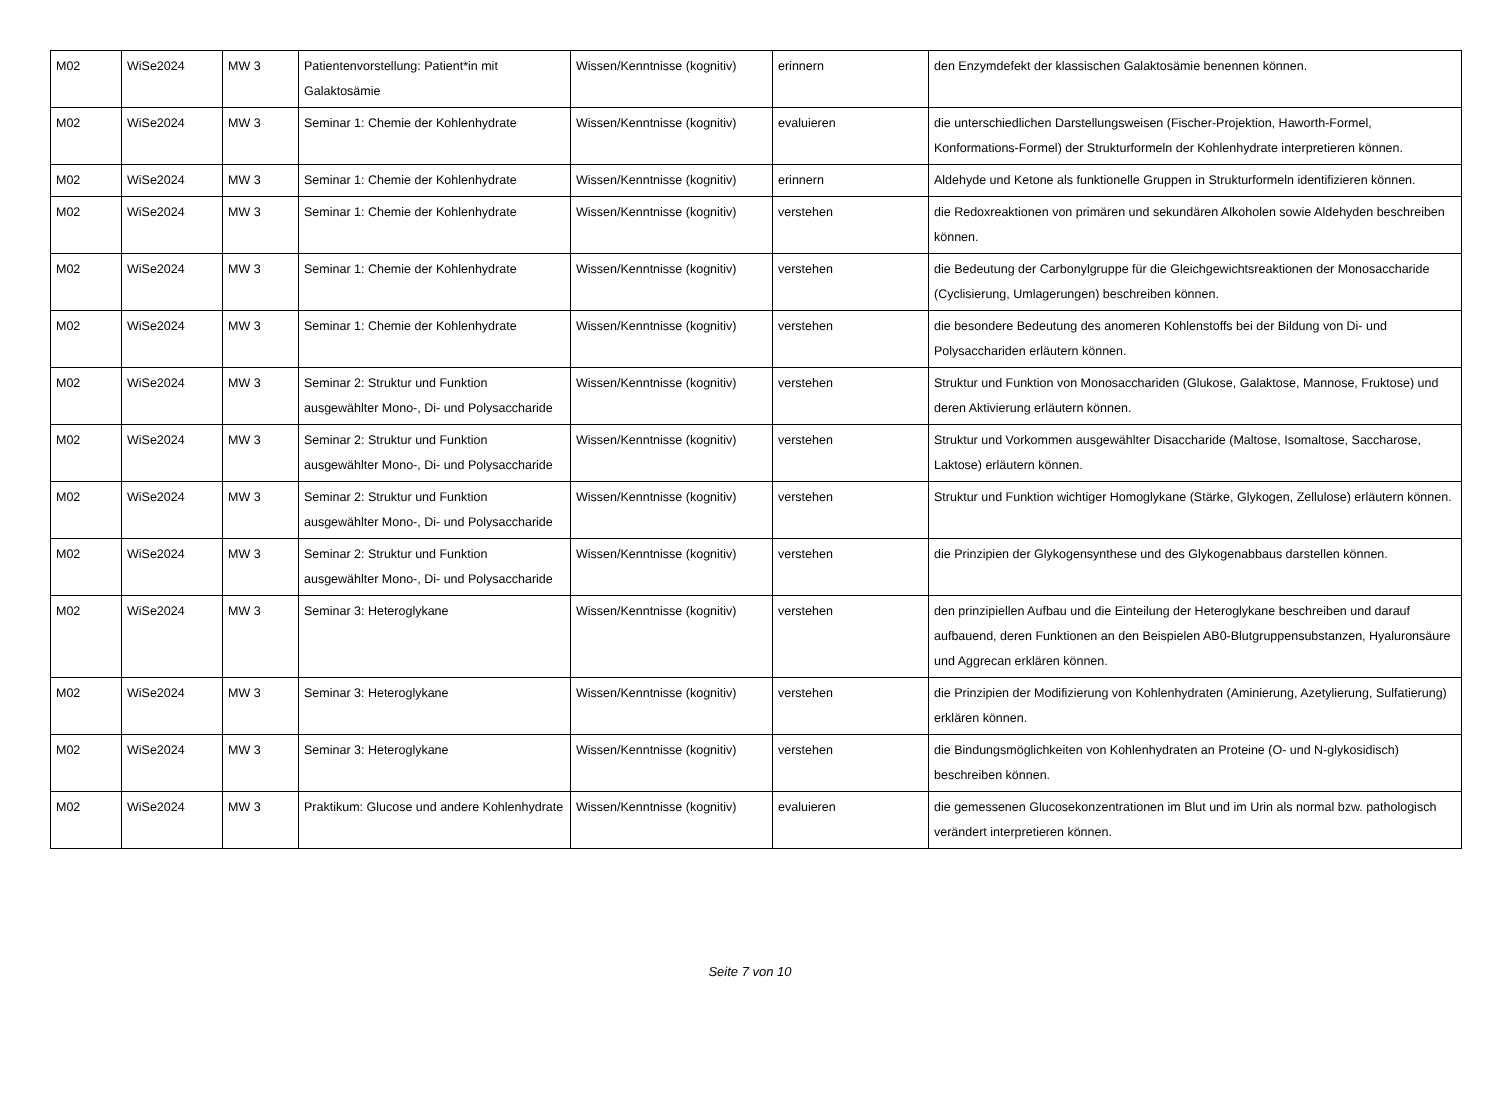| M02 | WiSe2024 | MW 3 | Patientenvorstellung: Patient*in mit Galaktosämie | Wissen/Kenntnisse (kognitiv) | erinnern | den Enzymdefekt der klassischen Galaktosämie benennen können. |
| M02 | WiSe2024 | MW 3 | Seminar 1: Chemie der Kohlenhydrate | Wissen/Kenntnisse (kognitiv) | evaluieren | die unterschiedlichen Darstellungsweisen (Fischer-Projektion, Haworth-Formel, Konformations-Formel) der Strukturformeln der Kohlenhydrate interpretieren können. |
| M02 | WiSe2024 | MW 3 | Seminar 1: Chemie der Kohlenhydrate | Wissen/Kenntnisse (kognitiv) | erinnern | Aldehyde und Ketone als funktionelle Gruppen in Strukturformeln identifizieren können. |
| M02 | WiSe2024 | MW 3 | Seminar 1: Chemie der Kohlenhydrate | Wissen/Kenntnisse (kognitiv) | verstehen | die Redoxreaktionen von primären und sekundären Alkoholen sowie Aldehyden beschreiben können. |
| M02 | WiSe2024 | MW 3 | Seminar 1: Chemie der Kohlenhydrate | Wissen/Kenntnisse (kognitiv) | verstehen | die Bedeutung der Carbonylgruppe für die Gleichgewichtsreaktionen der Monosaccharide (Cyclisierung, Umlagerungen) beschreiben können. |
| M02 | WiSe2024 | MW 3 | Seminar 1: Chemie der Kohlenhydrate | Wissen/Kenntnisse (kognitiv) | verstehen | die besondere Bedeutung des anomeren Kohlenstoffs bei der Bildung von Di- und Polysacchariden erläutern können. |
| M02 | WiSe2024 | MW 3 | Seminar 2: Struktur und Funktion ausgewählter Mono-, Di- und Polysaccharide | Wissen/Kenntnisse (kognitiv) | verstehen | Struktur und Funktion von Monosacchariden (Glukose, Galaktose, Mannose, Fruktose) und deren Aktivierung erläutern können. |
| M02 | WiSe2024 | MW 3 | Seminar 2: Struktur und Funktion ausgewählter Mono-, Di- und Polysaccharide | Wissen/Kenntnisse (kognitiv) | verstehen | Struktur und Vorkommen ausgewählter Disaccharide (Maltose, Isomaltose, Saccharose, Laktose) erläutern können. |
| M02 | WiSe2024 | MW 3 | Seminar 2: Struktur und Funktion ausgewählter Mono-, Di- und Polysaccharide | Wissen/Kenntnisse (kognitiv) | verstehen | Struktur und Funktion wichtiger Homoglykane (Stärke, Glykogen, Zellulose) erläutern können. |
| M02 | WiSe2024 | MW 3 | Seminar 2: Struktur und Funktion ausgewählter Mono-, Di- und Polysaccharide | Wissen/Kenntnisse (kognitiv) | verstehen | die Prinzipien der Glykogensynthese und des Glykogenabbaus darstellen können. |
| M02 | WiSe2024 | MW 3 | Seminar 3: Heteroglykane | Wissen/Kenntnisse (kognitiv) | verstehen | den prinzipiellen Aufbau und die Einteilung der Heteroglykane beschreiben und darauf aufbauend, deren Funktionen an den Beispielen AB0-Blutgruppensubstanzen, Hyaluronsäure und Aggrecan erklären können. |
| M02 | WiSe2024 | MW 3 | Seminar 3: Heteroglykane | Wissen/Kenntnisse (kognitiv) | verstehen | die Prinzipien der Modifizierung von Kohlenhydraten (Aminierung, Azetylierung, Sulfatierung) erklären können. |
| M02 | WiSe2024 | MW 3 | Seminar 3: Heteroglykane | Wissen/Kenntnisse (kognitiv) | verstehen | die Bindungsmöglichkeiten von Kohlenhydraten an Proteine (O- und N-glykosidisch) beschreiben können. |
| M02 | WiSe2024 | MW 3 | Praktikum: Glucose und andere Kohlenhydrate | Wissen/Kenntnisse (kognitiv) | evaluieren | die gemessenen Glucosekonzentrationen im Blut und im Urin als normal bzw. pathologisch verändert interpretieren können. |
Seite 7 von 10